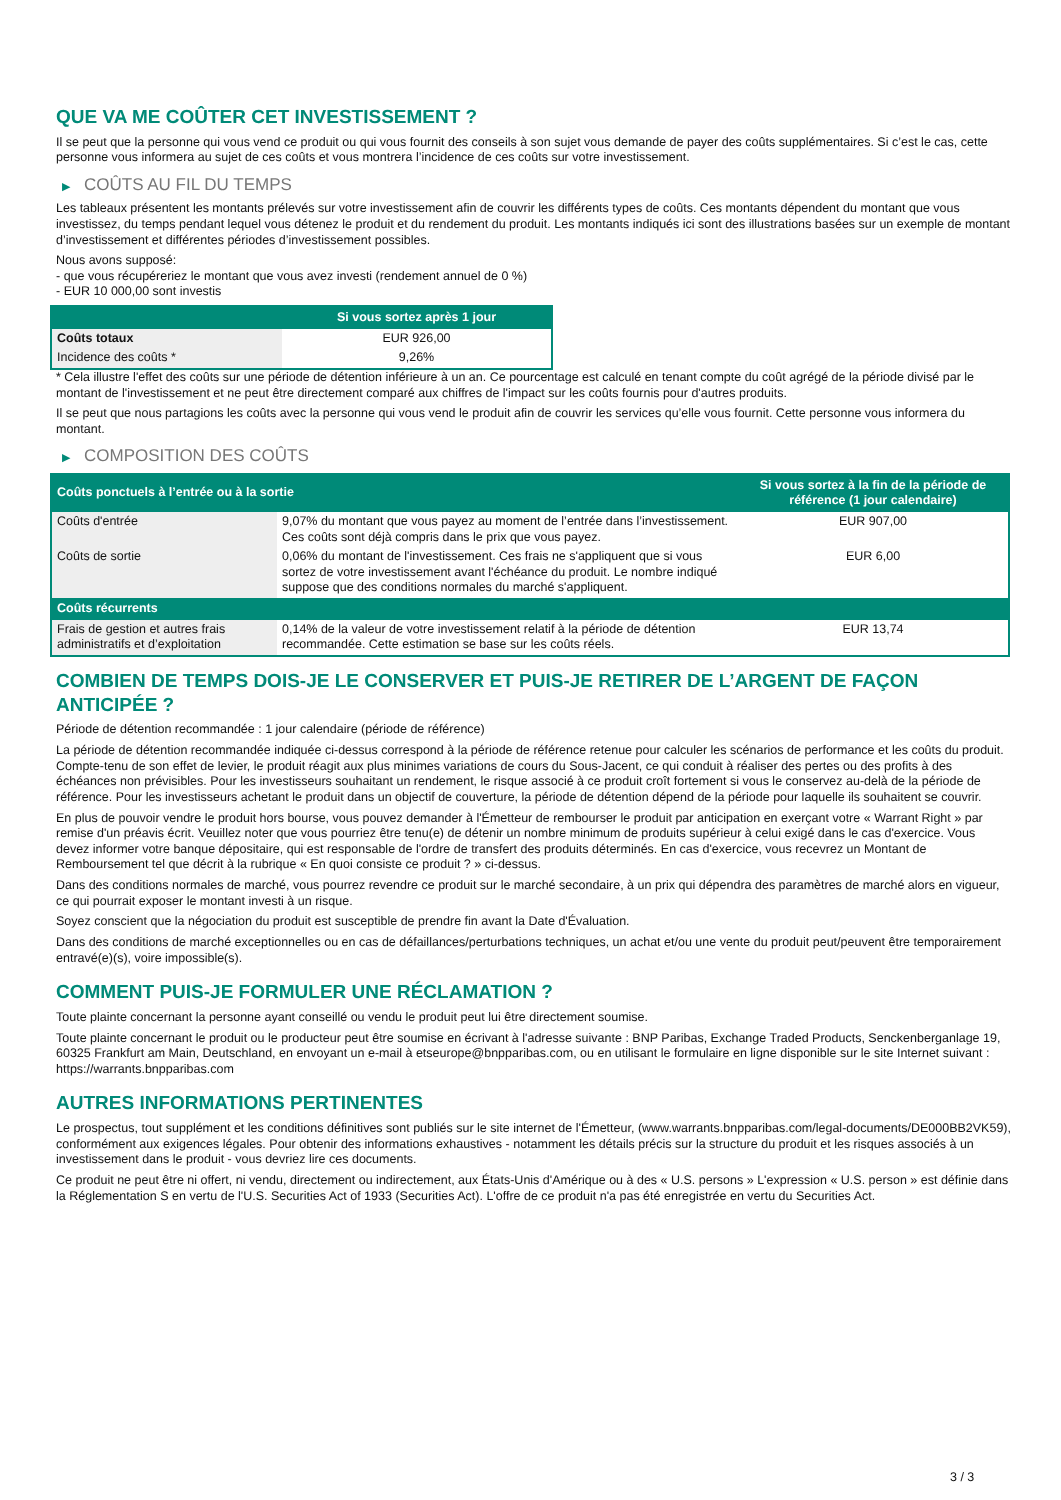QUE VA ME COÛTER CET INVESTISSEMENT ?
Il se peut que la personne qui vous vend ce produit ou qui vous fournit des conseils à son sujet vous demande de payer des coûts supplémentaires. Si c’est le cas, cette personne vous informera au sujet de ces coûts et vous montrera l’incidence de ces coûts sur votre investissement.
▶ COÛTS AU FIL DU TEMPS
Les tableaux présentent les montants prélevés sur votre investissement afin de couvrir les différents types de coûts. Ces montants dépendent du montant que vous investissez, du temps pendant lequel vous détenez le produit et du rendement du produit. Les montants indiqués ici sont des illustrations basées sur un exemple de montant d’investissement et différentes périodes d’investissement possibles.
Nous avons supposé:
- que vous récupéreriez le montant que vous avez investi (rendement annuel de 0 %)
- EUR 10 000,00 sont investis
| | Si vous sortez après 1 jour |
| --- | --- |
| Coûts totaux | EUR 926,00 |
| Incidence des coûts * | 9,26% |
* Cela illustre l'effet des coûts sur une période de détention inférieure à un an. Ce pourcentage est calculé en tenant compte du coût agrégé de la période divisé par le montant de l'investissement et ne peut être directement comparé aux chiffres de l'impact sur les coûts fournis pour d'autres produits.
Il se peut que nous partagions les coûts avec la personne qui vous vend le produit afin de couvrir les services qu’elle vous fournit. Cette personne vous informera du montant.
▶ COMPOSITION DES COÛTS
| Coûts ponctuels à l’entrée ou à la sortie | | Si vous sortez à la fin de la période de référence (1 jour calendaire) |
| --- | --- | --- |
| Coûts d'entrée | 9,07% du montant que vous payez au moment de l’entrée dans l’investissement. Ces coûts sont déjà compris dans le prix que vous payez. | EUR 907,00 |
| Coûts de sortie | 0,06% du montant de l'investissement. Ces frais ne s'appliquent que si vous sortez de votre investissement avant l'échéance du produit. Le nombre indiqué suppose que des conditions normales du marché s'appliquent. | EUR 6,00 |
| Coûts récurrents | | |
| Frais de gestion et autres frais administratifs et d’exploitation | 0,14% de la valeur de votre investissement relatif à la période de détention recommandée. Cette estimation se base sur les coûts réels. | EUR 13,74 |
COMBIEN DE TEMPS DOIS-JE LE CONSERVER ET PUIS-JE RETIRER DE L’ARGENT DE FAÇON ANTICIPÉE ?
Période de détention recommandée : 1 jour calendaire (période de référence)
La période de détention recommandée indiquée ci-dessus correspond à la période de référence retenue pour calculer les scénarios de performance et les coûts du produit. Compte-tenu de son effet de levier, le produit réagit aux plus minimes variations de cours du Sous-Jacent, ce qui conduit à réaliser des pertes ou des profits à des échéances non prévisibles. Pour les investisseurs souhaitant un rendement, le risque associé à ce produit croît fortement si vous le conservez au-delà de la période de référence. Pour les investisseurs achetant le produit dans un objectif de couverture, la période de détention dépend de la période pour laquelle ils souhaitent se couvrir.
En plus de pouvoir vendre le produit hors bourse, vous pouvez demander à l'Émetteur de rembourser le produit par anticipation en exerçant votre « Warrant Right » par remise d'un préavis écrit. Veuillez noter que vous pourriez être tenu(e) de détenir un nombre minimum de produits supérieur à celui exigé dans le cas d'exercice. Vous devez informer votre banque dépositaire, qui est responsable de l'ordre de transfert des produits déterminés. En cas d'exercice, vous recevrez un Montant de Remboursement tel que décrit à la rubrique « En quoi consiste ce produit ? » ci-dessus.
Dans des conditions normales de marché, vous pourrez revendre ce produit sur le marché secondaire, à un prix qui dépendra des paramètres de marché alors en vigueur, ce qui pourrait exposer le montant investi à un risque.
Soyez conscient que la négociation du produit est susceptible de prendre fin avant la Date d'Évaluation.
Dans des conditions de marché exceptionnelles ou en cas de défaillances/perturbations techniques, un achat et/ou une vente du produit peut/peuvent être temporairement entravé(e)(s), voire impossible(s).
COMMENT PUIS-JE FORMULER UNE RÉCLAMATION ?
Toute plainte concernant la personne ayant conseillé ou vendu le produit peut lui être directement soumise.
Toute plainte concernant le produit ou le producteur peut être soumise en écrivant à l'adresse suivante : BNP Paribas, Exchange Traded Products, Senckenberganlage 19, 60325 Frankfurt am Main, Deutschland, en envoyant un e-mail à etseurope@bnpparibas.com, ou en utilisant le formulaire en ligne disponible sur le site Internet suivant : https://warrants.bnpparibas.com
AUTRES INFORMATIONS PERTINENTES
Le prospectus, tout supplément et les conditions définitives sont publiés sur le site internet de l'Émetteur, (www.warrants.bnpparibas.com/legal-documents/DE000BB2VK59), conformément aux exigences légales. Pour obtenir des informations exhaustives - notamment les détails précis sur la structure du produit et les risques associés à un investissement dans le produit - vous devriez lire ces documents.
Ce produit ne peut être ni offert, ni vendu, directement ou indirectement, aux États-Unis d'Amérique ou à des « U.S. persons » L'expression « U.S. person » est définie dans la Réglementation S en vertu de l'U.S. Securities Act of 1933 (Securities Act). L'offre de ce produit n'a pas été enregistrée en vertu du Securities Act.
3 / 3